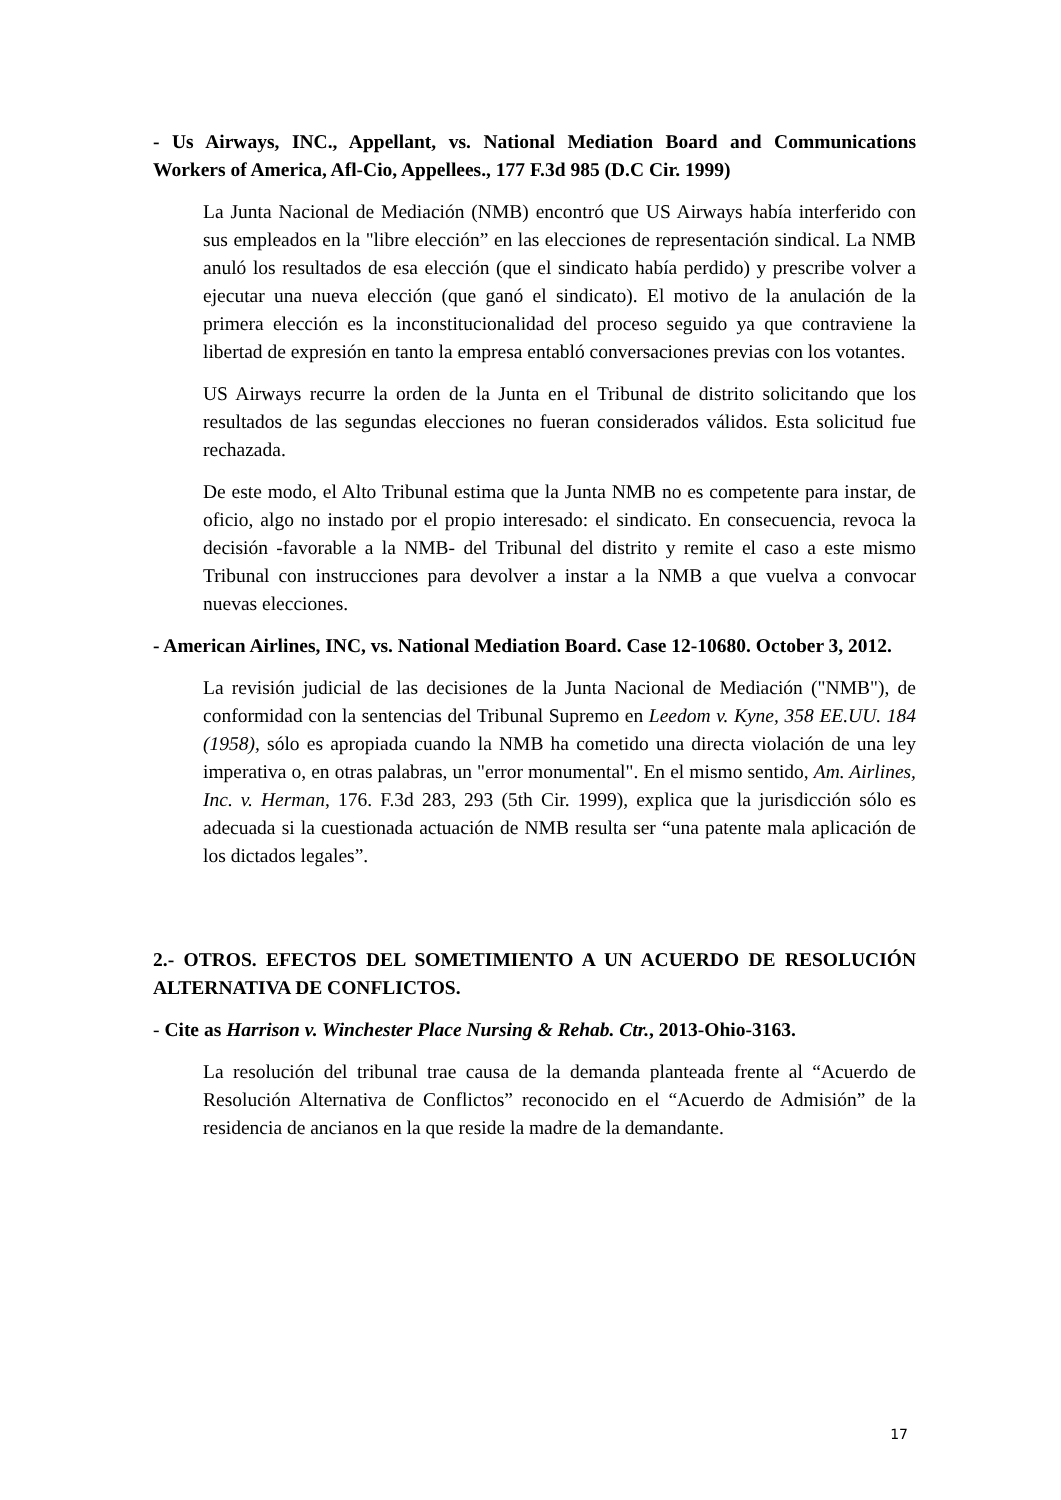- Us Airways, INC., Appellant, vs. National Mediation Board and Communications Workers of America, Afl-Cio, Appellees., 177 F.3d 985 (D.C Cir. 1999)
La Junta Nacional de Mediación (NMB) encontró que US Airways había interferido con sus empleados en la "libre elección” en las elecciones de representación sindical. La NMB anuló los resultados de esa elección (que el sindicato había perdido) y prescribe volver a ejecutar una nueva elección (que ganó el sindicato). El motivo de la anulación de la primera elección es la inconstitucionalidad del proceso seguido ya que contraviene la libertad de expresión en tanto la empresa entabló conversaciones previas con los votantes.
US Airways recurre la orden de la Junta en el Tribunal de distrito solicitando que los resultados de las segundas elecciones no fueran considerados válidos. Esta solicitud fue rechazada.
De este modo, el Alto Tribunal estima que la Junta NMB no es competente para instar, de oficio, algo no instado por el propio interesado: el sindicato. En consecuencia, revoca la decisión -favorable a la NMB- del Tribunal del distrito y remite el caso a este mismo Tribunal con instrucciones para devolver a instar a la NMB a que vuelva a convocar nuevas elecciones.
- American Airlines, INC, vs. National Mediation Board. Case 12-10680. October 3, 2012.
La revisión judicial de las decisiones de la Junta Nacional de Mediación ("NMB"), de conformidad con la sentencias del Tribunal Supremo en Leedom v. Kyne, 358 EE.UU. 184 (1958), sólo es apropiada cuando la NMB ha cometido una directa violación de una ley imperativa o, en otras palabras, un "error monumental". En el mismo sentido, Am. Airlines, Inc. v. Herman, 176. F.3d 283, 293 (5th Cir. 1999), explica que la jurisdicción sólo es adecuada si la cuestionada actuación de NMB resulta ser “una patente mala aplicación de los dictados legales”.
2.- OTROS. EFECTOS DEL SOMETIMIENTO A UN ACUERDO DE RESOLUCIÓN ALTERNATIVA DE CONFLICTOS.
- Cite as Harrison v. Winchester Place Nursing & Rehab. Ctr., 2013-Ohio-3163.
La resolución del tribunal trae causa de la demanda planteada frente al “Acuerdo de Resolución Alternativa de Conflictos” reconocido en el “Acuerdo de Admisión” de la residencia de ancianos en la que reside la madre de la demandante.
17